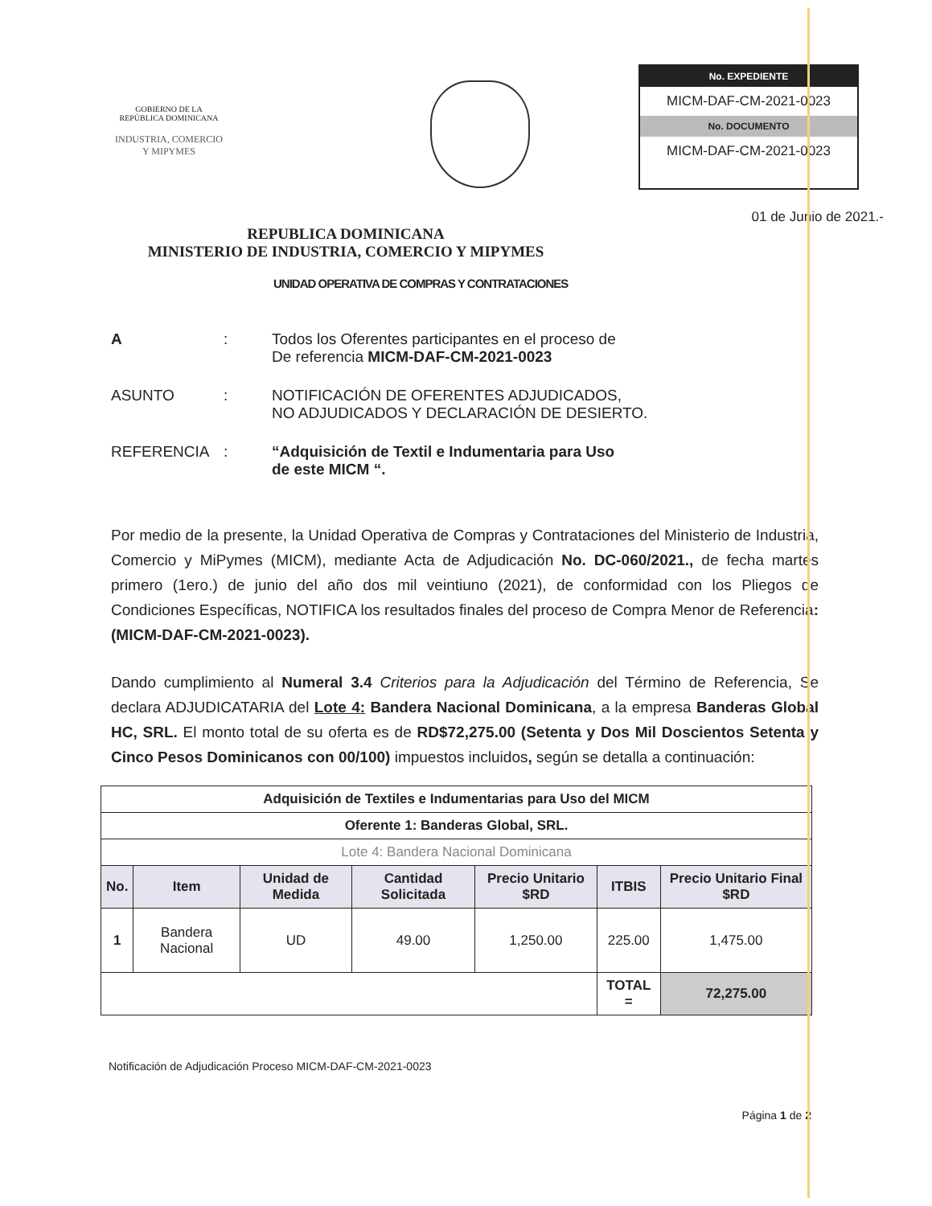GOBIERNO DE LA
REPÚBLICA DOMINICANA
INDUSTRIA, COMERCIO
Y MIPYMES
No. EXPEDIENTE
MICM-DAF-CM-2021-0023
No. DOCUMENTO
MICM-DAF-CM-2021-0023
01 de Junio de 2021.-
REPUBLICA DOMINICANA
MINISTERIO DE INDUSTRIA, COMERCIO Y MIPYMES
UNIDAD OPERATIVA DE COMPRAS Y CONTRATACIONES
A : Todos los Oferentes participantes en el proceso de
De referencia MICM-DAF-CM-2021-0023
ASUNTO : NOTIFICACIÓN DE OFERENTES ADJUDICADOS,
NO ADJUDICADOS Y DECLARACIÓN DE DESIERTO.
REFERENCIA : “Adquisición de Textil e Indumentaria para Uso
de este MICM “.
Por medio de la presente, la Unidad Operativa de Compras y Contrataciones del Ministerio de Industria, Comercio y MiPymes (MICM), mediante Acta de Adjudicación No. DC-060/2021., de fecha martes primero (1ero.) de junio del año dos mil veintiuno (2021), de conformidad con los Pliegos de Condiciones Específicas, NOTIFICA los resultados finales del proceso de Compra Menor de Referencia: (MICM-DAF-CM-2021-0023).
Dando cumplimiento al Numeral 3.4 Criterios para la Adjudicación del Término de Referencia, Se declara ADJUDICATARIA del Lote 4: Bandera Nacional Dominicana, a la empresa Banderas Global HC, SRL. El monto total de su oferta es de RD$72,275.00 (Setenta y Dos Mil Doscientos Setenta y Cinco Pesos Dominicanos con 00/100) impuestos incluidos, según se detalla a continuación:
| Adquisición de Textiles e Indumentarias para Uso del MICM | | | | | | |
| --- | --- | --- | --- | --- | --- | --- |
| Oferente 1: Banderas Global, SRL. | | | | | | |
| Lote 4: Bandera Nacional Dominicana | | | | | | |
| No. | Item | Unidad de Medida | Cantidad Solicitada | Precio Unitario $RD | ITBIS | Precio Unitario Final $RD |
| 1 | Bandera Nacional | UD | 49.00 | 1,250.00 | 225.00 | 1,475.00 |
| | | | | | TOTAL = | 72,275.00 |
Notificación de Adjudicación Proceso MICM-DAF-CM-2021-0023
Página 1 de 2